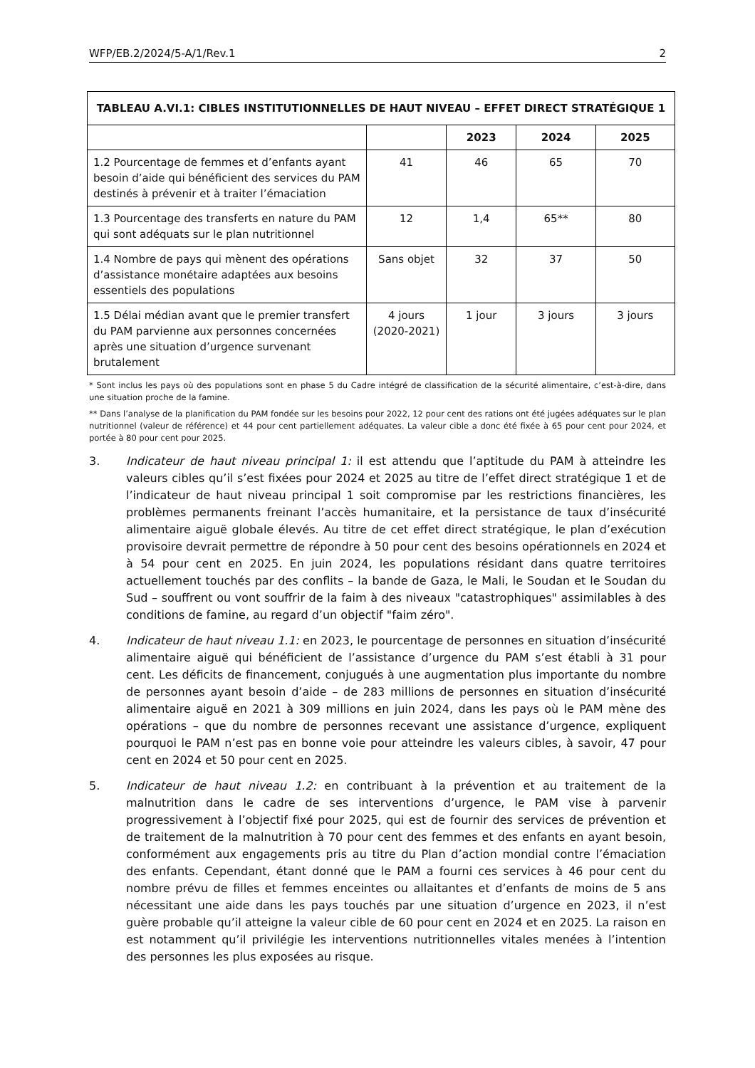WFP/EB.2/2024/5-A/1/Rev.1 2
| TABLEAU A.VI.1: CIBLES INSTITUTIONNELLES DE HAUT NIVEAU – EFFET DIRECT STRATÉGIQUE 1 | | | | |
| --- | --- | --- | --- | --- |
| | | 2023 | 2024 | 2025 |
| 1.2 Pourcentage de femmes et d’enfants ayant besoin d’aide qui bénéficient des services du PAM destinés à prévenir et à traiter l’émaciation | 41 | 46 | 65 | 70 |
| 1.3 Pourcentage des transferts en nature du PAM qui sont adéquats sur le plan nutritionnel | 12 | 1,4 | 65** | 80 |
| 1.4 Nombre de pays qui mènent des opérations d’assistance monétaire adaptées aux besoins essentiels des populations | Sans objet | 32 | 37 | 50 |
| 1.5 Délai médian avant que le premier transfert du PAM parvienne aux personnes concernées après une situation d’urgence survenant brutalement | 4 jours (2020-2021) | 1 jour | 3 jours | 3 jours |
* Sont inclus les pays où des populations sont en phase 5 du Cadre intégré de classification de la sécurité alimentaire, c’est-à-dire, dans une situation proche de la famine.
** Dans l’analyse de la planification du PAM fondée sur les besoins pour 2022, 12 pour cent des rations ont été jugées adéquates sur le plan nutritionnel (valeur de référence) et 44 pour cent partiellement adéquates. La valeur cible a donc été fixée à 65 pour cent pour 2024, et portée à 80 pour cent pour 2025.
3. Indicateur de haut niveau principal 1: il est attendu que l’aptitude du PAM à atteindre les valeurs cibles qu’il s’est fixées pour 2024 et 2025 au titre de l’effet direct stratégique 1 et de l’indicateur de haut niveau principal 1 soit compromise par les restrictions financières, les problèmes permanents freinant l’accès humanitaire, et la persistance de taux d’insécurité alimentaire aiguë globale élevés. Au titre de cet effet direct stratégique, le plan d’exécution provisoire devrait permettre de répondre à 50 pour cent des besoins opérationnels en 2024 et à 54 pour cent en 2025. En juin 2024, les populations résidant dans quatre territoires actuellement touchés par des conflits – la bande de Gaza, le Mali, le Soudan et le Soudan du Sud – souffrent ou vont souffrir de la faim à des niveaux "catastrophiques" assimilables à des conditions de famine, au regard d’un objectif "faim zéro".
4. Indicateur de haut niveau 1.1: en 2023, le pourcentage de personnes en situation d’insécurité alimentaire aiguë qui bénéficient de l’assistance d’urgence du PAM s’est établi à 31 pour cent. Les déficits de financement, conjugués à une augmentation plus importante du nombre de personnes ayant besoin d’aide – de 283 millions de personnes en situation d’insécurité alimentaire aiguë en 2021 à 309 millions en juin 2024, dans les pays où le PAM mène des opérations – que du nombre de personnes recevant une assistance d’urgence, expliquent pourquoi le PAM n’est pas en bonne voie pour atteindre les valeurs cibles, à savoir, 47 pour cent en 2024 et 50 pour cent en 2025.
5. Indicateur de haut niveau 1.2: en contribuant à la prévention et au traitement de la malnutrition dans le cadre de ses interventions d’urgence, le PAM vise à parvenir progressivement à l’objectif fixé pour 2025, qui est de fournir des services de prévention et de traitement de la malnutrition à 70 pour cent des femmes et des enfants en ayant besoin, conformément aux engagements pris au titre du Plan d’action mondial contre l’émaciation des enfants. Cependant, étant donné que le PAM a fourni ces services à 46 pour cent du nombre prévu de filles et femmes enceintes ou allaitantes et d’enfants de moins de 5 ans nécessitant une aide dans les pays touchés par une situation d’urgence en 2023, il n’est guère probable qu’il atteigne la valeur cible de 60 pour cent en 2024 et en 2025. La raison en est notamment qu’il privilégie les interventions nutritionnelles vitales menées à l’intention des personnes les plus exposées au risque.